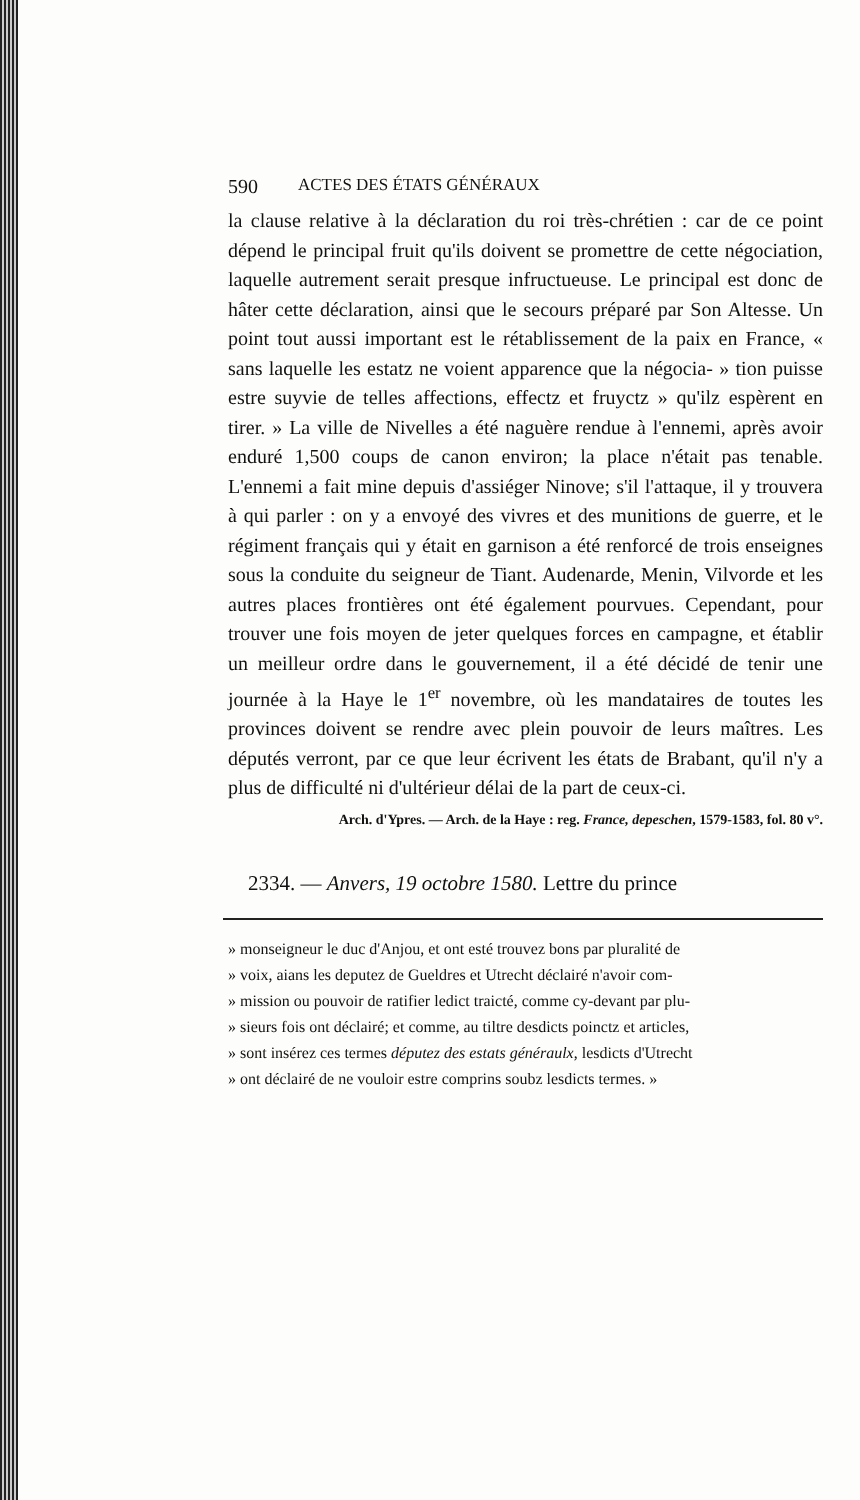590 ACTES DES ÉTATS GÉNÉRAUX
la clause relative à la déclaration du roi très-chrétien : car de ce point dépend le principal fruit qu'ils doivent se promettre de cette négociation, laquelle autrement serait presque infructueuse. Le principal est donc de hâter cette déclaration, ainsi que le secours préparé par Son Altesse. Un point tout aussi important est le rétablissement de la paix en France, « sans laquelle les estatz ne voient apparence que la négocia- » tion puisse estre suyvie de telles affections, effectz et fruyctz » qu'ilz espèrent en tirer. » La ville de Nivelles a été naguère rendue à l'ennemi, après avoir enduré 1,500 coups de canon environ; la place n'était pas tenable. L'ennemi a fait mine depuis d'assiéger Ninove; s'il l'attaque, il y trouvera à qui parler : on y a envoyé des vivres et des munitions de guerre, et le régiment français qui y était en garnison a été renforcé de trois enseignes sous la conduite du seigneur de Tiant. Audenarde, Menin, Vilvorde et les autres places frontières ont été également pourvues. Cependant, pour trouver une fois moyen de jeter quelques forces en campagne, et établir un meilleur ordre dans le gouvernement, il a été décidé de tenir une journée à la Haye le 1<sup>er</sup> novembre, où les mandataires de toutes les provinces doivent se rendre avec plein pouvoir de leurs maîtres. Les députés verront, par ce que leur écrivent les états de Brabant, qu'il n'y a plus de difficulté ni d'ultérieur délai de la part de ceux-ci.
Arch. d'Ypres. — Arch. de la Haye : reg. France, depeschen, 1579-1583, fol. 80 v°.
2334. — Anvers, 19 octobre 1580. Lettre du prince
» monseigneur le duc d'Anjou, et ont esté trouvez bons par pluralité de
» voix, aians les deputez de Gueldres et Utrecht déclairé n'avoir com-
» mission ou pouvoir de ratifier ledict traicté, comme cy-devant par plu-
» sieurs fois ont déclairé; et comme, au tiltre desdicts poinctz et articles,
» sont insérez ces termes députez des estats généraulx, lesdicts d'Utrecht
» ont déclairé de ne vouloir estre comprins soubz lesdicts termes. »